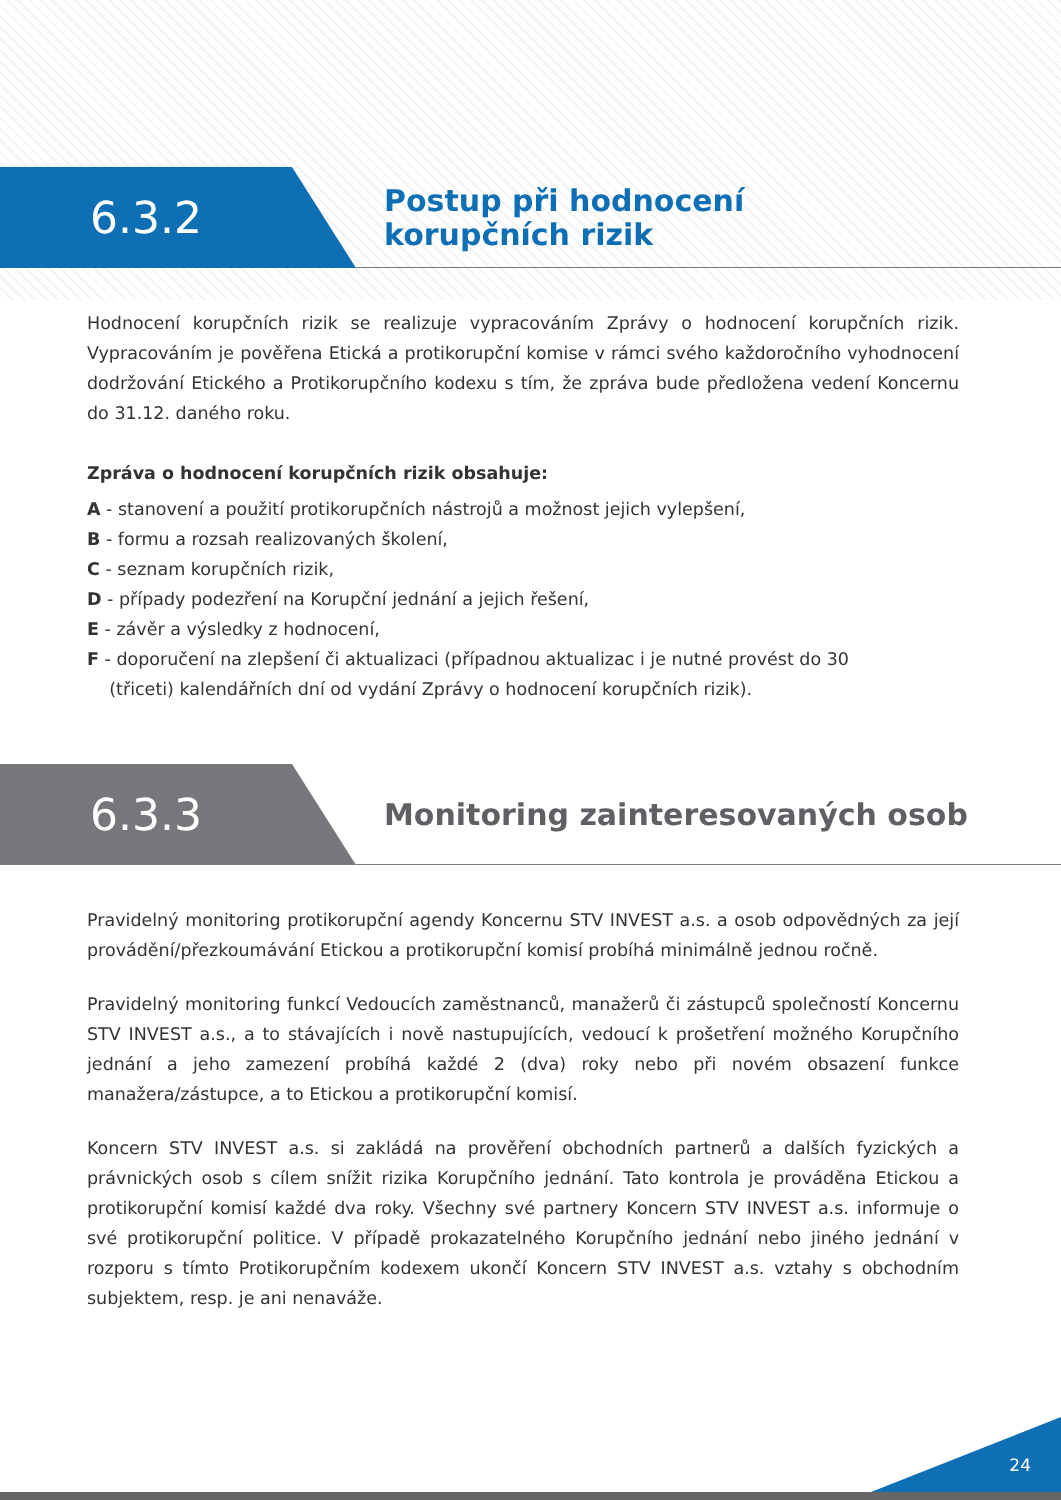6.3.2
Postup při hodnocení
korupčních rizik
Hodnocení korupčních rizik se realizuje vypracováním Zprávy o hodnocení korupčních rizik. Vypracováním je pověřena Etická a protikorupční komise v rámci svého každoročního vyhodnocení dodržování Etického a Protikorupčního kodexu s tím, že zpráva bude předložena vedení Koncernu do 31.12. daného roku.
Zpráva o hodnocení korupčních rizik obsahuje:
A - stanovení a použití protikorupčních nástrojů a možnost jejich vylepšení,
B - formu a rozsah realizovaných školení,
C - seznam korupčních rizik,
D - případy podezření na Korupční jednání a jejich řešení,
E - závěr a výsledky z hodnocení,
F - doporučení na zlepšení či aktualizaci (případnou aktualizac i je nutné provést do 30
(třiceti) kalendářních dní od vydání Zprávy o hodnocení korupčních rizik).
6.3.3
Monitoring zainteresovaných osob
Pravidelný monitoring protikorupční agendy Koncernu STV INVEST a.s. a osob odpovědných za její provádění/přezkoumávání Etickou a protikorupční komisí probíhá minimálně jednou ročně.
Pravidelný monitoring funkcí Vedoucích zaměstnanců, manažerů či zástupců společností Koncernu STV INVEST a.s., a to stávajících i nově nastupujících, vedoucí k prošetření možného Korupčního jednání a jeho zamezení probíhá každé 2 (dva) roky nebo při novém obsazení funkce manažera/zástupce, a to Etickou a protikorupční komisí.
Koncern STV INVEST a.s. si zakládá na prověření obchodních partnerů a dalších fyzických a právnických osob s cílem snížit rizika Korupčního jednání. Tato kontrola je prováděna Etickou a protikorupční komisí každé dva roky. Všechny své partnery Koncern STV INVEST a.s. informuje o své protikorupční politice. V případě prokazatelného Korupčního jednání nebo jiného jednání v rozporu s tímto Protikorupčním kodexem ukončí Koncern STV INVEST a.s. vztahy s obchodním subjektem, resp. je ani nenaváže.
24